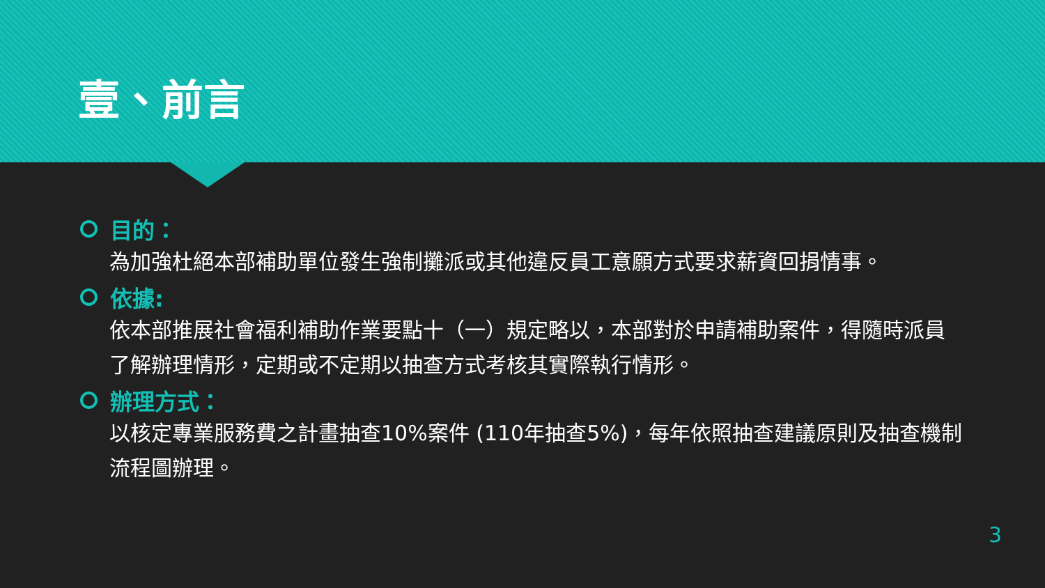壹、前言
目的：
為加強杜絕本部補助單位發生強制攤派或其他違反員工意願方式要求薪資回捐情事。
依據:
依本部推展社會福利補助作業要點十（一）規定略以，本部對於申請補助案件，得隨時派員了解辦理情形，定期或不定期以抽查方式考核其實際執行情形。
辦理方式：
以核定專業服務費之計畫抽查10%案件 (110年抽查5%)，每年依照抽查建議原則及抽查機制流程圖辦理。
3